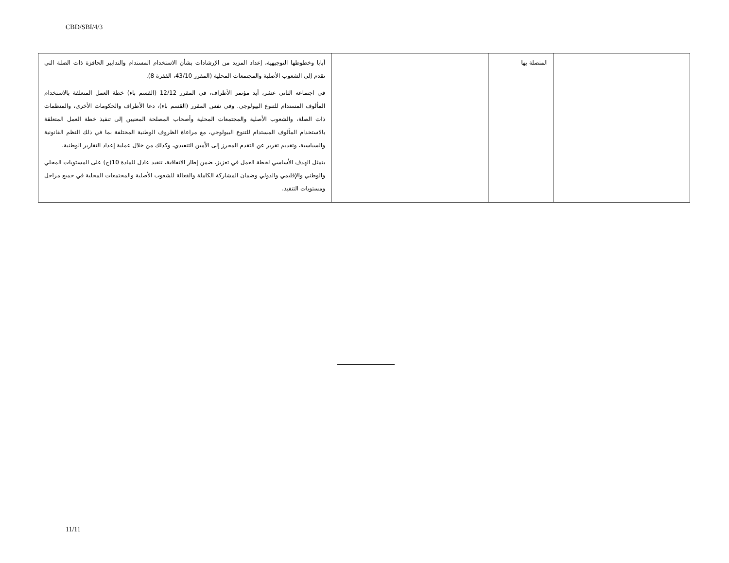CBD/SBI/4/3
| | المتصلة بها | | أبابا وخطوطها التوجيهية، إعداد المزيد من الإرشادات بشأن الاستخدام المستدام والتدابير الحافزة ذات الصلة التي تقدم إلى الشعوب الأصلية والمجتمعات المحلية (المقرر 43/10، الفقرة 8). في اجتماعه الثاني عشر، أيد مؤتمر الأطراف، في المقرر 12/12 (القسم باء) خطة العمل المتعلقة بالاستخدام المألوف المستدام للتنوع البيولوجي. وفي نفس المقرر (القسم باء)، دعا الأطراف والحكومات الأخرى، والمنظمات ذات الصلة، والشعوب الأصلية والمجتمعات المحلية وأصحاب المصلحة المعنيين إلى تنفيذ خطة العمل المتعلقة بالاستخدام المألوف المستدام للتنوع البيولوجي، مع مراعاة الظروف الوطنية المختلفة بما في ذلك النظم القانونية والسياسية، وتقديم تقرير عن التقدم المحرز إلى الأمين التنفيذي، وكذلك من خلال عملية إعداد التقارير الوطنية. يتمثل الهدف الأساسي لخطة العمل في تعزيز، ضمن إطار الاتفاقية، تنفيذ عادل للمادة 10(ج) على المستويات المحلي والوطني والإقليمي والدولي وضمان المشاركة الكاملة والفعالة للشعوب الأصلية والمجتمعات المحلية في جميع مراحل ومستويات التنفيذ. |
11/11